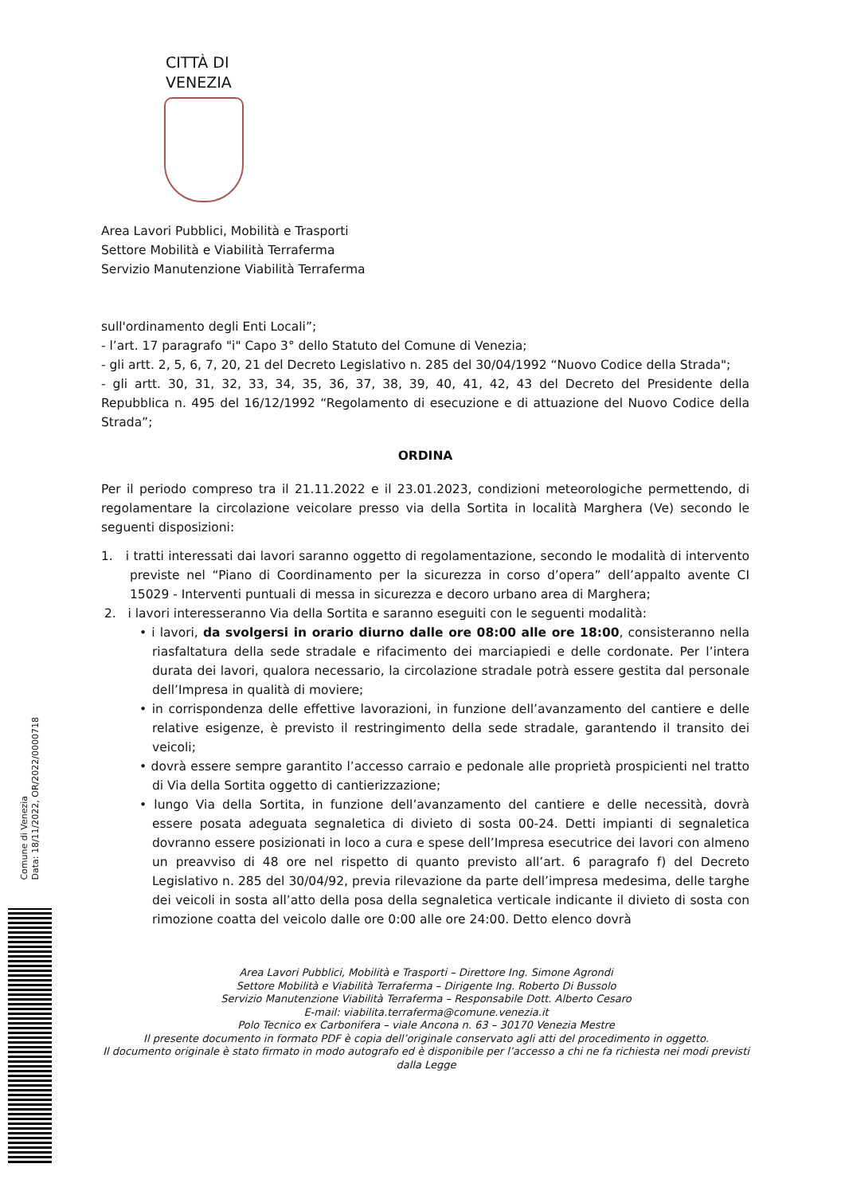CITTÀ DI
VENEZIA
Area Lavori Pubblici, Mobilità e Trasporti
Settore Mobilità e Viabilità Terraferma
Servizio Manutenzione Viabilità Terraferma
sull'ordinamento degli Enti Locali”;
- l’art. 17 paragrafo "i" Capo 3° dello Statuto del Comune di Venezia;
- gli artt. 2, 5, 6, 7, 20, 21 del Decreto Legislativo n. 285 del 30/04/1992 “Nuovo Codice della Strada";
- gli artt. 30, 31, 32, 33, 34, 35, 36, 37, 38, 39, 40, 41, 42, 43 del Decreto del Presidente della Repubblica n. 495 del 16/12/1992 “Regolamento di esecuzione e di attuazione del Nuovo Codice della Strada”;
ORDINA
Per il periodo compreso tra il 21.11.2022 e il 23.01.2023, condizioni meteorologiche permettendo, di regolamentare la circolazione veicolare presso via della Sortita in località Marghera (Ve) secondo le seguenti disposizioni:
1. i tratti interessati dai lavori saranno oggetto di regolamentazione, secondo le modalità di intervento previste nel “Piano di Coordinamento per la sicurezza in corso d’opera” dell’appalto avente CI 15029 - Interventi puntuali di messa in sicurezza e decoro urbano area di Marghera;
2. i lavori interesseranno Via della Sortita e saranno eseguiti con le seguenti modalità:
• i lavori, da svolgersi in orario diurno dalle ore 08:00 alle ore 18:00, consisteranno nella riasfaltatura della sede stradale e rifacimento dei marciapiedi e delle cordonate. Per l’intera durata dei lavori, qualora necessario, la circolazione stradale potrà essere gestita dal personale dell’Impresa in qualità di moviere;
• in corrispondenza delle effettive lavorazioni, in funzione dell’avanzamento del cantiere e delle relative esigenze, è previsto il restringimento della sede stradale, garantendo il transito dei veicoli;
• dovrà essere sempre garantito l’accesso carraio e pedonale alle proprietà prospicienti nel tratto di Via della Sortita oggetto di cantierizzazione;
• lungo Via della Sortita, in funzione dell’avanzamento del cantiere e delle necessità, dovrà essere posata adeguata segnaletica di divieto di sosta 00-24. Detti impianti di segnaletica dovranno essere posizionati in loco a cura e spese dell’Impresa esecutrice dei lavori con almeno un preavviso di 48 ore nel rispetto di quanto previsto all’art. 6 paragrafo f) del Decreto Legislativo n. 285 del 30/04/92, previa rilevazione da parte dell’impresa medesima, delle targhe dei veicoli in sosta all’atto della posa della segnaletica verticale indicante il divieto di sosta con rimozione coatta del veicolo dalle ore 0:00 alle ore 24:00. Detto elenco dovrà
Area Lavori Pubblici, Mobilità e Trasporti – Direttore Ing. Simone Agrondi
Settore Mobilità e Viabilità Terraferma – Dirigente Ing. Roberto Di Bussolo
Servizio Manutenzione Viabilità Terraferma – Responsabile Dott. Alberto Cesaro
E-mail: viabilita.terraferma@comune.venezia.it
Polo Tecnico ex Carbonifera – viale Ancona n. 63 – 30170 Venezia Mestre
Il presente documento in formato PDF è copia dell’originale conservato agli atti del procedimento in oggetto.
Il documento originale è stato firmato in modo autografo ed è disponibile per l’accesso a chi ne fa richiesta nei modi previsti dalla Legge
Comune di Venezia
Data: 18/11/2022, OR/2022/0000718